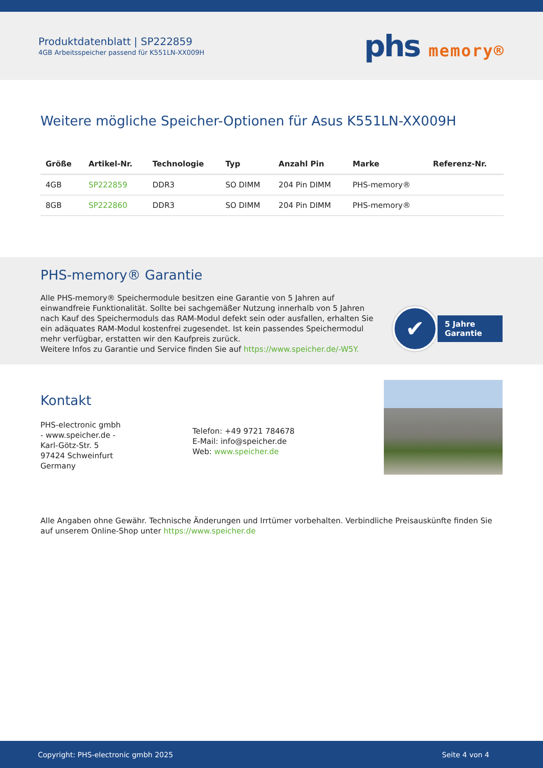Produktdatenblatt | SP222859
4GB Arbeitsspeicher passend für K551LN-XX009H
phs memory®
Weitere mögliche Speicher-Optionen für Asus K551LN-XX009H
| Größe | Artikel-Nr. | Technologie | Typ | Anzahl Pin | Marke | Referenz-Nr. |
| --- | --- | --- | --- | --- | --- | --- |
| 4GB | SP222859 | DDR3 | SO DIMM | 204 Pin DIMM | PHS-memory® | |
| 8GB | SP222860 | DDR3 | SO DIMM | 204 Pin DIMM | PHS-memory® | |
PHS-memory® Garantie
Alle PHS-memory® Speichermodule besitzen eine Garantie von 5 Jahren auf einwandfreie Funktionalität. Sollte bei sachgemäßer Nutzung innerhalb von 5 Jahren nach Kauf des Speichermoduls das RAM-Modul defekt sein oder ausfallen, erhalten Sie ein adäquates RAM-Modul kostenfrei zugesendet. Ist kein passendes Speichermodul mehr verfügbar, erstatten wir den Kaufpreis zurück.
Weitere Infos zu Garantie und Service finden Sie auf https://www.speicher.de/-W5Y.
✔
5 Jahre
Garantie
Kontakt
PHS-electronic gmbh
- www.speicher.de -
Karl-Götz-Str. 5
97424 Schweinfurt
Germany
Telefon: +49 9721 784678
E-Mail: info@speicher.de
Web: www.speicher.de
Alle Angaben ohne Gewähr. Technische Änderungen und Irrtümer vorbehalten. Verbindliche Preisauskünfte finden Sie auf unserem Online-Shop unter https://www.speicher.de
Copyright: PHS-electronic gmbh 2025 Seite 4 von 4